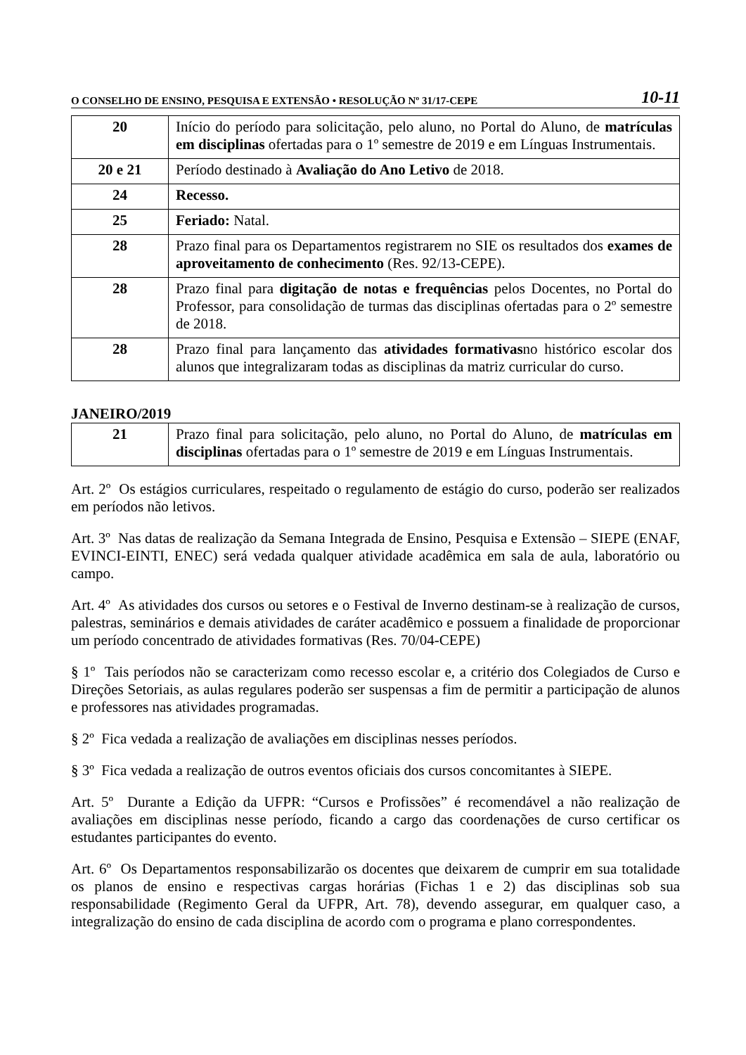O CONSELHO DE ENSINO, PESQUISA E EXTENSÃO • RESOLUÇÃO Nº 31/17-CEPE 10-11
| 20 | Início do período para solicitação, pelo aluno, no Portal do Aluno, de matrículas em disciplinas ofertadas para o 1º semestre de 2019 e em Línguas Instrumentais. |
| 20 e 21 | Período destinado à Avaliação do Ano Letivo de 2018. |
| 24 | Recesso. |
| 25 | Feriado: Natal. |
| 28 | Prazo final para os Departamentos registrarem no SIE os resultados dos exames de aproveitamento de conhecimento (Res. 92/13-CEPE). |
| 28 | Prazo final para digitação de notas e frequências pelos Docentes, no Portal do Professor, para consolidação de turmas das disciplinas ofertadas para o 2º semestre de 2018. |
| 28 | Prazo final para lançamento das atividades formativas no histórico escolar dos alunos que integralizaram todas as disciplinas da matriz curricular do curso. |
JANEIRO/2019
| 21 | Prazo final para solicitação, pelo aluno, no Portal do Aluno, de matrículas em disciplinas ofertadas para o 1º semestre de 2019 e em Línguas Instrumentais. |
Art. 2º Os estágios curriculares, respeitado o regulamento de estágio do curso, poderão ser realizados em períodos não letivos.
Art. 3º Nas datas de realização da Semana Integrada de Ensino, Pesquisa e Extensão – SIEPE (ENAF, EVINCI-EINTI, ENEC) será vedada qualquer atividade acadêmica em sala de aula, laboratório ou campo.
Art. 4º As atividades dos cursos ou setores e o Festival de Inverno destinam-se à realização de cursos, palestras, seminários e demais atividades de caráter acadêmico e possuem a finalidade de proporcionar um período concentrado de atividades formativas (Res. 70/04-CEPE)
§ 1º Tais períodos não se caracterizam como recesso escolar e, a critério dos Colegiados de Curso e Direções Setoriais, as aulas regulares poderão ser suspensas a fim de permitir a participação de alunos e professores nas atividades programadas.
§ 2º Fica vedada a realização de avaliações em disciplinas nesses períodos.
§ 3º Fica vedada a realização de outros eventos oficiais dos cursos concomitantes à SIEPE.
Art. 5º Durante a Edição da UFPR: “Cursos e Profissões” é recomendável a não realização de avaliações em disciplinas nesse período, ficando a cargo das coordenações de curso certificar os estudantes participantes do evento.
Art. 6º Os Departamentos responsabilizarão os docentes que deixarem de cumprir em sua totalidade os planos de ensino e respectivas cargas horárias (Fichas 1 e 2) das disciplinas sob sua responsabilidade (Regimento Geral da UFPR, Art. 78), devendo assegurar, em qualquer caso, a integralização do ensino de cada disciplina de acordo com o programa e plano correspondentes.